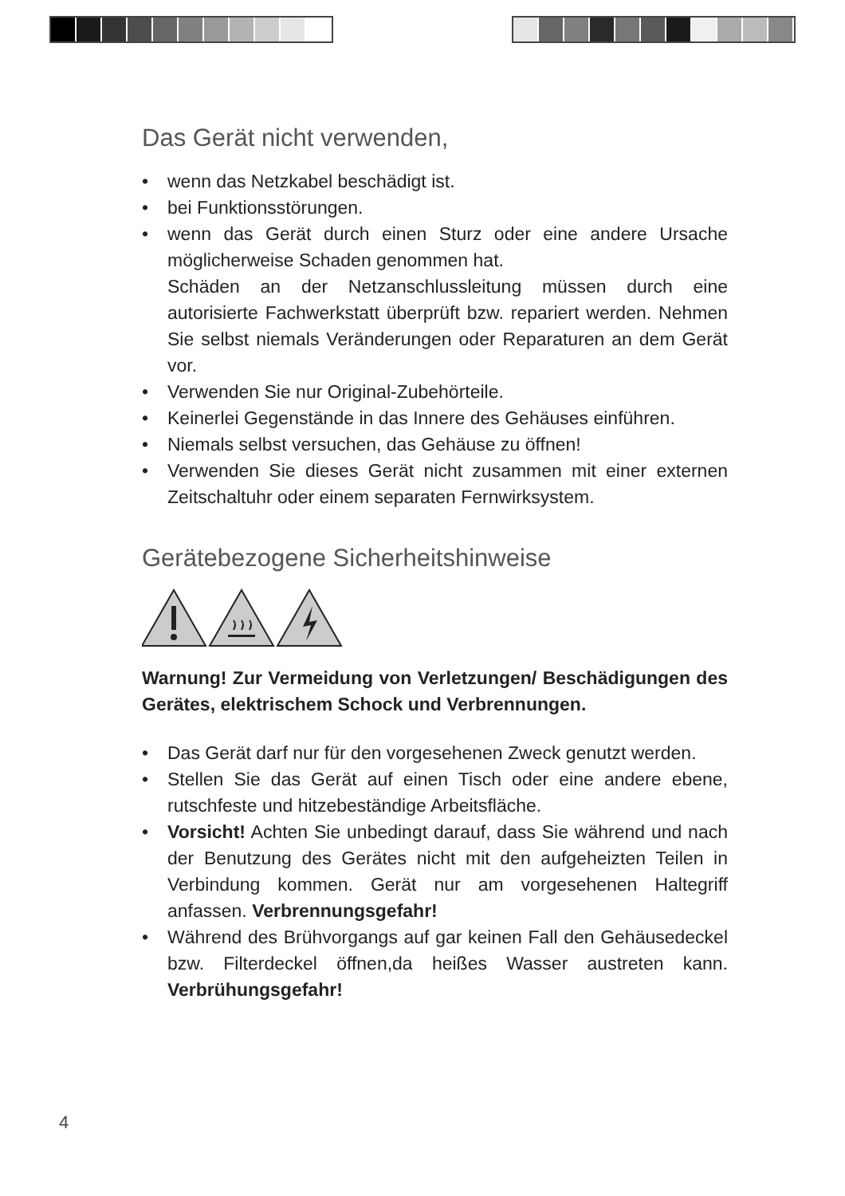Das Gerät nicht verwenden,
• wenn das Netzkabel beschädigt ist.
• bei Funktionsstörungen.
• wenn das Gerät durch einen Sturz oder eine andere Ursache möglicherweise Schaden genommen hat.
Schäden an der Netzanschlussleitung müssen durch eine autorisierte Fachwerkstatt überprüft bzw. repariert werden. Nehmen Sie selbst niemals Veränderungen oder Reparaturen an dem Gerät vor.
• Verwenden Sie nur Original-Zubehörteile.
• Keinerlei Gegenstände in das Innere des Gehäuses einführen.
• Niemals selbst versuchen, das Gehäuse zu öffnen!
• Verwenden Sie dieses Gerät nicht zusammen mit einer externen Zeitschaltuhr oder einem separaten Fernwirksystem.
Gerätebezogene Sicherheitshinweise
Warnung! Zur Vermeidung von Verletzungen/ Beschädigungen des Gerätes, elektrischem Schock und Verbrennungen.
• Das Gerät darf nur für den vorgesehenen Zweck genutzt werden.
• Stellen Sie das Gerät auf einen Tisch oder eine andere ebene, rutschfeste und hitzebeständige Arbeitsfläche.
• Vorsicht! Achten Sie unbedingt darauf, dass Sie während und nach der Benutzung des Gerätes nicht mit den aufgeheizten Teilen in Verbindung kommen. Gerät nur am vorgesehenen Haltegriff anfassen. Verbrennungsgefahr!
• Während des Brühvorgangs auf gar keinen Fall den Gehäusedeckel bzw. Filterdeckel öffnen,da heißes Wasser austreten kann. Verbrühungsgefahr!
4